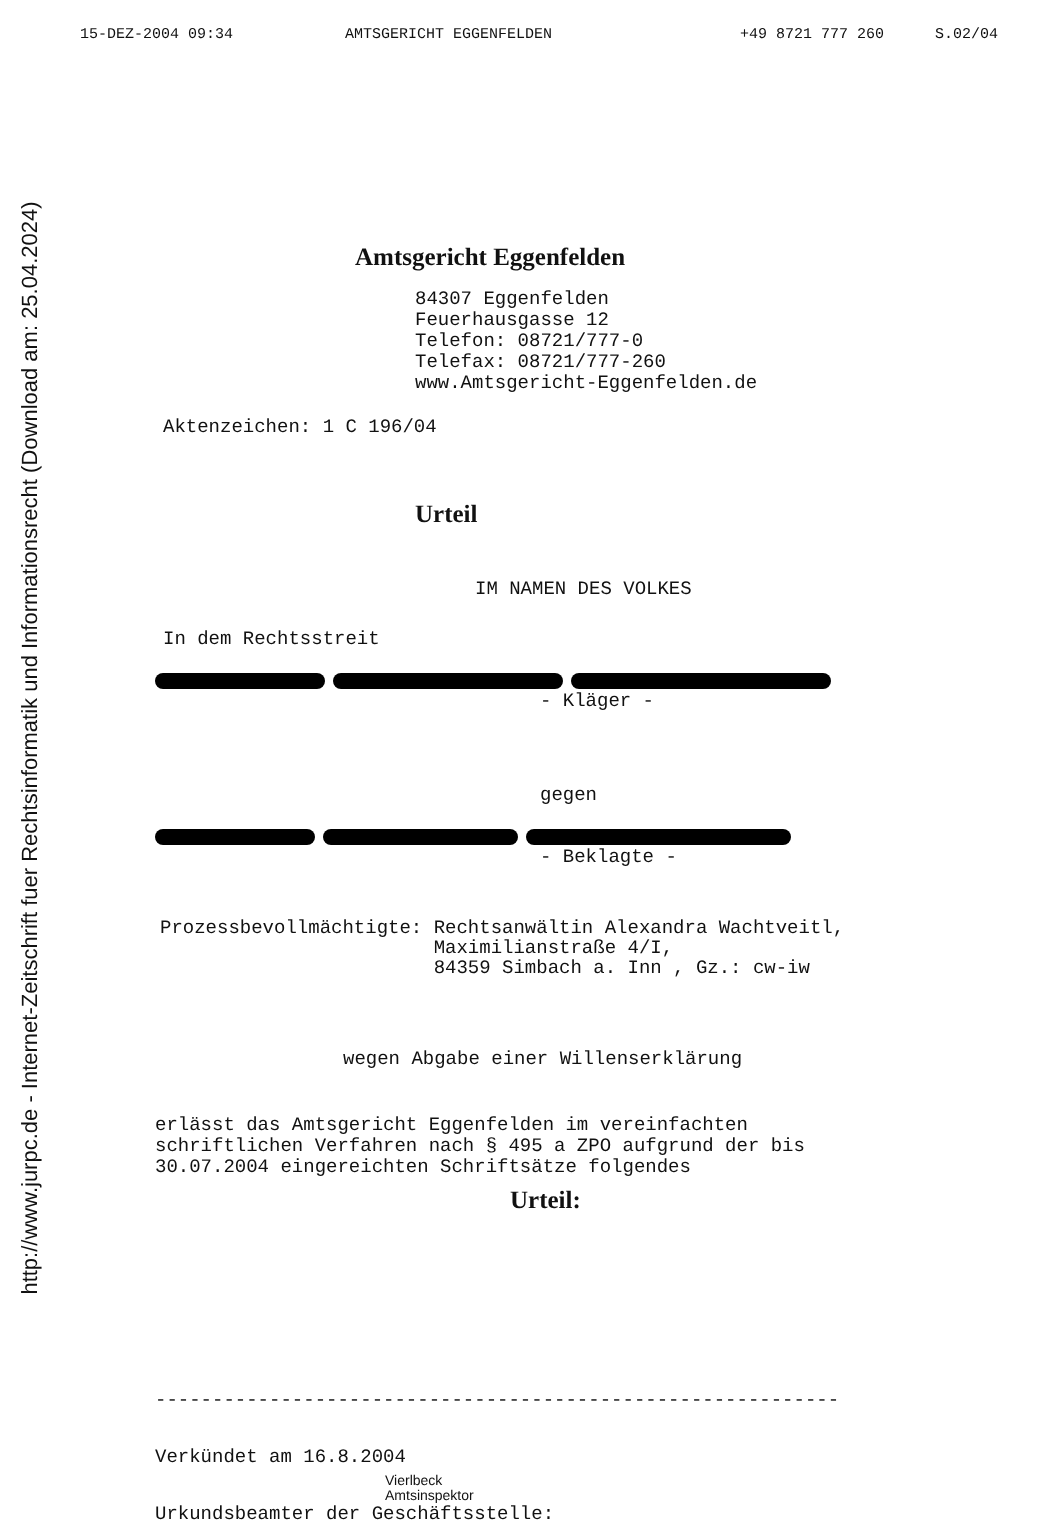http://www.jurpc.de - Internet-Zeitschrift fuer Rechtsinformatik und Informationsrecht (Download am: 25.04.2024)
15-DEZ-2004 09:34 AMTSGERICHT EGGENFELDEN +49 8721 777 260 S.02/04
Amtsgericht Eggenfelden
84307 Eggenfelden
Feuerhausgasse 12
Telefon: 08721/777-0
Telefax: 08721/777-260
www.Amtsgericht-Eggenfelden.de
Aktenzeichen: 1 C 196/04
Urteil
IM NAMEN DES VOLKES
In dem Rechtsstreit
- Kläger -
gegen
- Beklagte -
Prozessbevollmächtigte: Rechtsanwältin Alexandra Wachtveitl,
Maximilianstraße 4/I,
84359 Simbach a. Inn , Gz.: cw-iw
wegen Abgabe einer Willenserklärung
erlässt das Amtsgericht Eggenfelden im vereinfachten
schriftlichen Verfahren nach § 495 a ZPO aufgrund der bis
30.07.2004 eingereichten Schriftsätze folgendes
Urteil:
------------------------------------------------------------
Verkündet am 16.8.2004
Vierlbeck
Amtsinspektor
Urkundsbeamter der Geschäftsstelle: